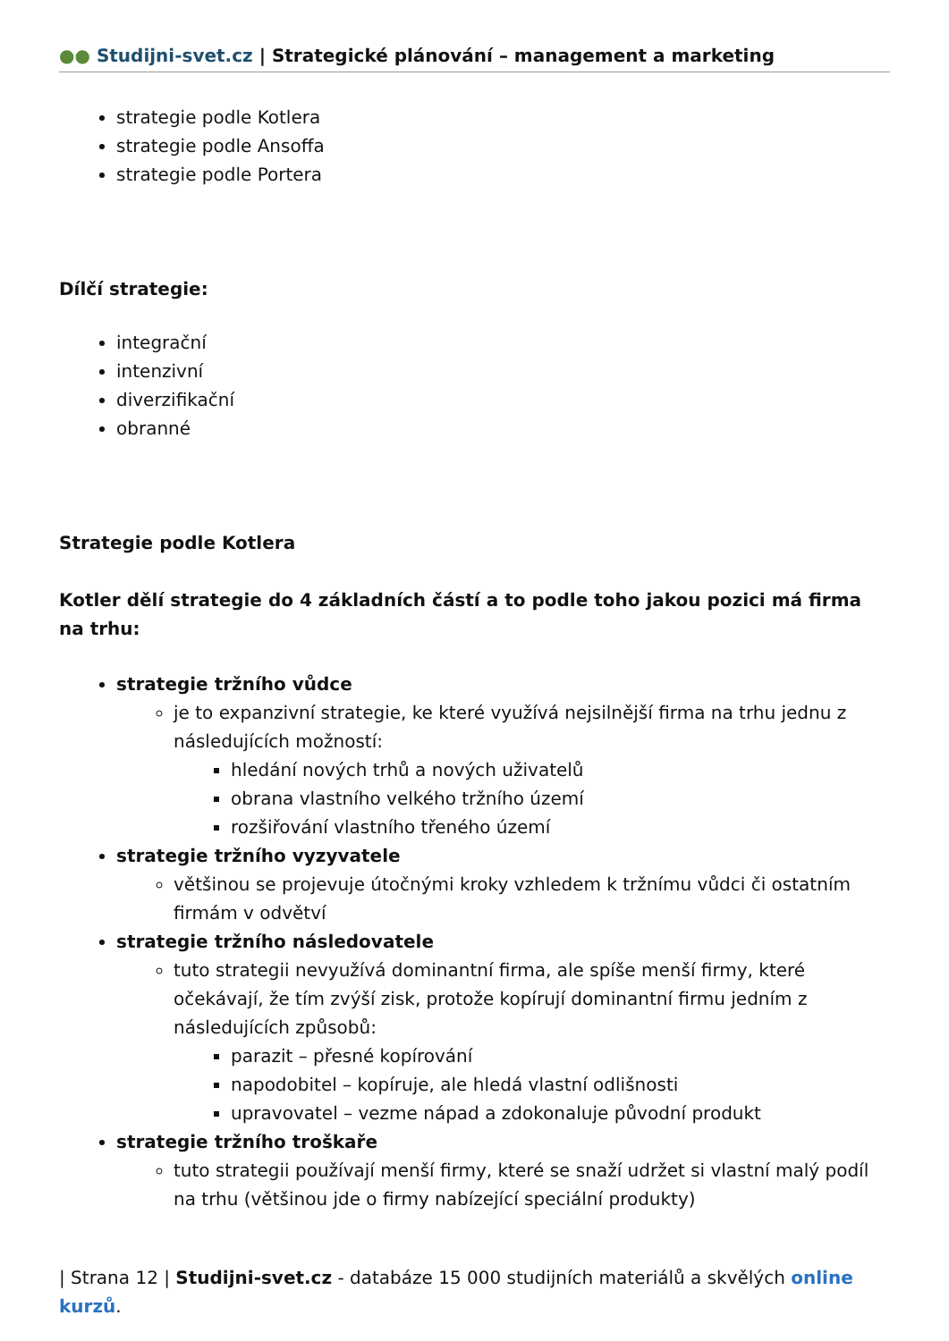●● Studijni-svet.cz | Strategické plánování – management a marketing
strategie podle Kotlera
strategie podle Ansoffa
strategie podle Portera
Dílčí strategie:
integrační
intenzivní
diverzifikační
obranné
Strategie podle Kotlera
Kotler dělí strategie do 4 základních částí a to podle toho jakou pozici má firma na trhu:
strategie tržního vůdce
je to expanzivní strategie, ke které využívá nejsilnější firma na trhu jednu z následujících možností:
hledání nových trhů a nových uživatelů
obrana vlastního velkého tržního území
rozšiřování vlastního třeného území
strategie tržního vyzyvatele
většinou se projevuje útočnými kroky vzhledem k tržnímu vůdci či ostatním firmám v odvětví
strategie tržního následovatele
tuto strategii nevyužívá dominantní firma, ale spíše menší firmy, které očekávají, že tím zvýší zisk, protože kopírují dominantní firmu jedním z následujících způsobů:
parazit – přesné kopírování
napodobitel – kopíruje, ale hledá vlastní odlišnosti
upravovatel – vezme nápad a zdokonaluje původní produkt
strategie tržního troškaře
tuto strategii používají menší firmy, které se snaží udržet si vlastní malý podíl na trhu (většinou jde o firmy nabízející speciální produkty)
| Strana 12 | Studijni-svet.cz - databáze 15 000 studijních materiálů a skvělých online kurzů.